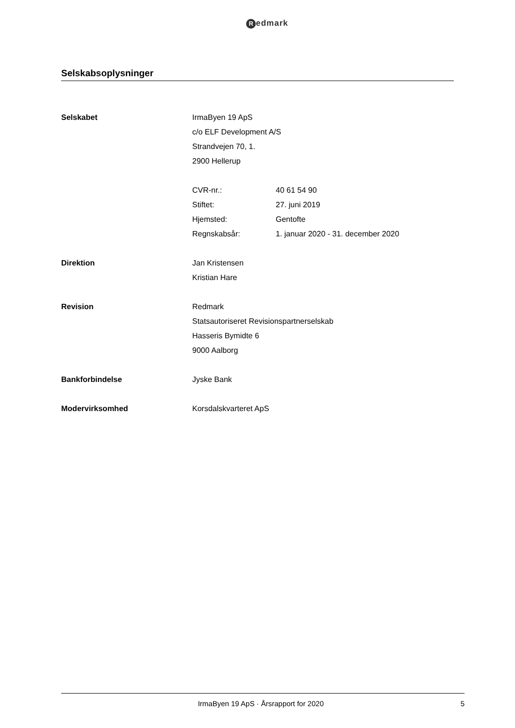Redmark
Selskabsoplysninger
| Selskabet | IrmaByen 19 ApS c/o ELF Development A/S Strandvejen 70, 1. 2900 Hellerup | |
| | CVR-nr.: | 40 61 54 90 |
| | Stiftet: | 27. juni 2019 |
| | Hjemsted: | Gentofte |
| | Regnskabsår: | 1. januar 2020 - 31. december 2020 |
| Direktion | Jan Kristensen Kristian Hare | |
| Revision | Redmark Statsautoriseret Revisionspartnerselskab Hasseris Bymidte 6 9000 Aalborg | |
| Bankforbindelse | Jyske Bank | |
| Modervirksomhed | Korsdalskvarteret ApS | |
IrmaByen 19 ApS · Årsrapport for 2020 5